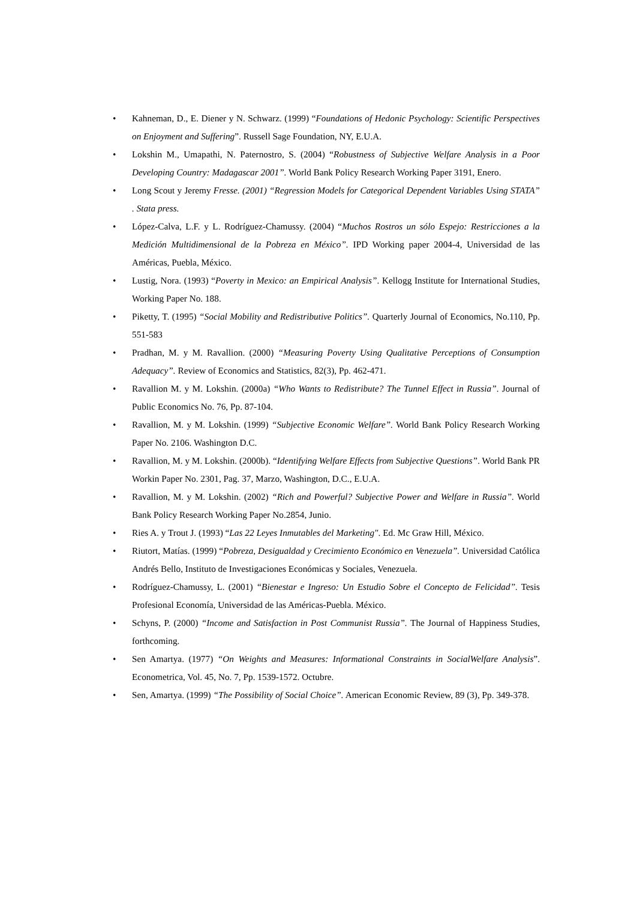• Kahneman, D., E. Diener y N. Schwarz. (1999) “Foundations of Hedonic Psychology: Scientific Perspectives on Enjoyment and Suffering”. Russell Sage Foundation, NY, E.U.A.
• Lokshin M., Umapathi, N. Paternostro, S. (2004) “Robustness of Subjective Welfare Analysis in a Poor Developing Country: Madagascar 2001”. World Bank Policy Research Working Paper 3191, Enero.
• Long Scout y Jeremy Fresse. (2001) “Regression Models for Categorical Dependent Variables Using STATA” . Stata press.
• López-Calva, L.F. y L. Rodríguez-Chamussy. (2004) “Muchos Rostros un sólo Espejo: Restricciones a la Medición Multidimensional de la Pobreza en México”. IPD Working paper 2004-4, Universidad de las Américas, Puebla, México.
• Lustig, Nora. (1993) “Poverty in Mexico: an Empirical Analysis”. Kellogg Institute for International Studies, Working Paper No. 188.
• Piketty, T. (1995) “Social Mobility and Redistributive Politics”. Quarterly Journal of Economics, No.110, Pp. 551-583
• Pradhan, M. y M. Ravallion. (2000) “Measuring Poverty Using Qualitative Perceptions of Consumption Adequacy”. Review of Economics and Statistics, 82(3), Pp. 462-471.
• Ravallion M. y M. Lokshin. (2000a) “Who Wants to Redistribute? The Tunnel Effect in Russia”. Journal of Public Economics No. 76, Pp. 87-104.
• Ravallion, M. y M. Lokshin. (1999) “Subjective Economic Welfare”. World Bank Policy Research Working Paper No. 2106. Washington D.C.
• Ravallion, M. y M. Lokshin. (2000b). “Identifying Welfare Effects from Subjective Questions”. World Bank PR Workin Paper No. 2301, Pag. 37, Marzo, Washington, D.C., E.U.A.
• Ravallion, M. y M. Lokshin. (2002) “Rich and Powerful? Subjective Power and Welfare in Russia”. World Bank Policy Research Working Paper No.2854, Junio.
• Ries A. y Trout J. (1993) “Las 22 Leyes Inmutables del Marketing". Ed. Mc Graw Hill, México.
• Riutort, Matías. (1999) “Pobreza, Desigualdad y Crecimiento Económico en Venezuela”. Universidad Católica Andrés Bello, Instituto de Investigaciones Económicas y Sociales, Venezuela.
• Rodríguez-Chamussy, L. (2001) “Bienestar e Ingreso: Un Estudio Sobre el Concepto de Felicidad”. Tesis Profesional Economía, Universidad de las Américas-Puebla. México.
• Schyns, P. (2000) “Income and Satisfaction in Post Communist Russia”. The Journal of Happiness Studies, forthcoming.
• Sen Amartya. (1977) “On Weights and Measures: Informational Constraints in SocialWelfare Analysis”. Econometrica, Vol. 45, No. 7, Pp. 1539-1572. Octubre.
• Sen, Amartya. (1999) “The Possibility of Social Choice”. American Economic Review, 89 (3), Pp. 349-378.